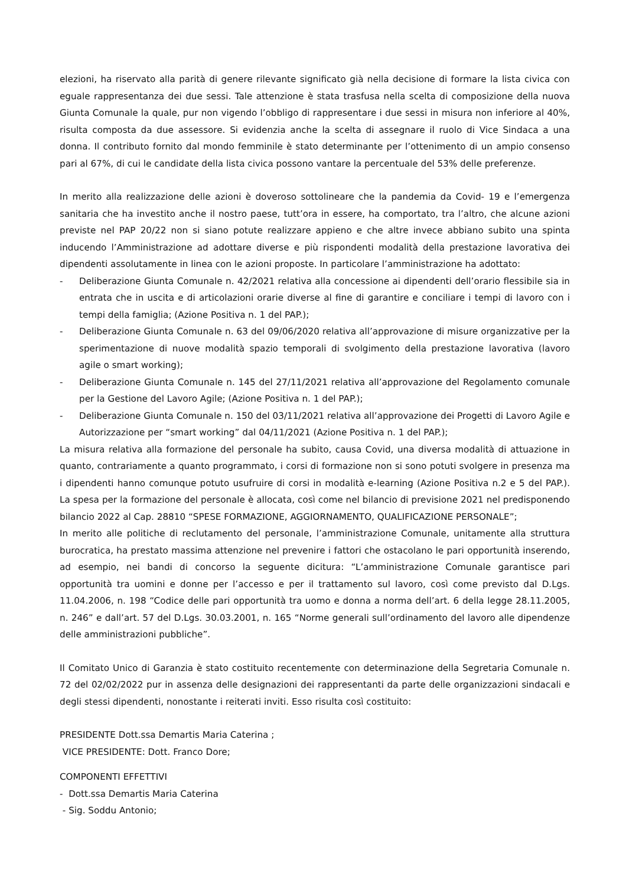elezioni, ha riservato alla parità di genere rilevante significato già nella decisione di formare la lista civica con eguale rappresentanza dei due sessi. Tale attenzione è stata trasfusa nella scelta di composizione della nuova Giunta Comunale la quale, pur non vigendo l’obbligo di rappresentare i due sessi in misura non inferiore al 40%, risulta composta da due assessore. Si evidenzia anche la scelta di assegnare il ruolo di Vice Sindaca a una donna. Il contributo fornito dal mondo femminile è stato determinante per l’ottenimento di un ampio consenso pari al 67%, di cui le candidate della lista civica possono vantare la percentuale del 53% delle preferenze.
In merito alla realizzazione delle azioni è doveroso sottolineare che la pandemia da Covid- 19 e l’emergenza sanitaria che ha investito anche il nostro paese, tutt’ora in essere, ha comportato, tra l’altro, che alcune azioni previste nel PAP 20/22 non si siano potute realizzare appieno e che altre invece abbiano subito una spinta inducendo l’Amministrazione ad adottare diverse e più rispondenti modalità della prestazione lavorativa dei dipendenti assolutamente in linea con le azioni proposte. In particolare l’amministrazione ha adottato:
- Deliberazione Giunta Comunale n. 42/2021 relativa alla concessione ai dipendenti dell’orario flessibile sia in entrata che in uscita e di articolazioni orarie diverse al fine di garantire e conciliare i tempi di lavoro con i tempi della famiglia; (Azione Positiva n. 1 del PAP.);
- Deliberazione Giunta Comunale n. 63 del 09/06/2020 relativa all’approvazione di misure organizzative per la sperimentazione di nuove modalità spazio temporali di svolgimento della prestazione lavorativa (lavoro agile o smart working);
- Deliberazione Giunta Comunale n. 145 del 27/11/2021 relativa all’approvazione del Regolamento comunale per la Gestione del Lavoro Agile; (Azione Positiva n. 1 del PAP.);
- Deliberazione Giunta Comunale n. 150 del 03/11/2021 relativa all’approvazione dei Progetti di Lavoro Agile e Autorizzazione per “smart working” dal 04/11/2021 (Azione Positiva n. 1 del PAP.);
La misura relativa alla formazione del personale ha subito, causa Covid, una diversa modalità di attuazione in quanto, contrariamente a quanto programmato, i corsi di formazione non si sono potuti svolgere in presenza ma i dipendenti hanno comunque potuto usufruire di corsi in modalità e-learning (Azione Positiva n.2 e 5 del PAP.). La spesa per la formazione del personale è allocata, così come nel bilancio di previsione 2021 nel predisponendo bilancio 2022 al Cap. 28810 “SPESE FORMAZIONE, AGGIORNAMENTO, QUALIFICAZIONE PERSONALE”;
In merito alle politiche di reclutamento del personale, l’amministrazione Comunale, unitamente alla struttura burocratica, ha prestato massima attenzione nel prevenire i fattori che ostacolano le pari opportunità inserendo, ad esempio, nei bandi di concorso la seguente dicitura: “L’amministrazione Comunale garantisce pari opportunità tra uomini e donne per l’accesso e per il trattamento sul lavoro, così come previsto dal D.Lgs. 11.04.2006, n. 198 “Codice delle pari opportunità tra uomo e donna a norma dell’art. 6 della legge 28.11.2005, n. 246” e dall’art. 57 del D.Lgs. 30.03.2001, n. 165 “Norme generali sull’ordinamento del lavoro alle dipendenze delle amministrazioni pubbliche”.
Il Comitato Unico di Garanzia è stato costituito recentemente con determinazione della Segretaria Comunale n. 72 del 02/02/2022 pur in assenza delle designazioni dei rappresentanti da parte delle organizzazioni sindacali e degli stessi dipendenti, nonostante i reiterati inviti. Esso risulta così costituito:
PRESIDENTE Dott.ssa Demartis Maria Caterina ;
VICE PRESIDENTE: Dott. Franco Dore;
COMPONENTI EFFETTIVI
- Dott.ssa Demartis Maria Caterina
- Sig. Soddu Antonio;